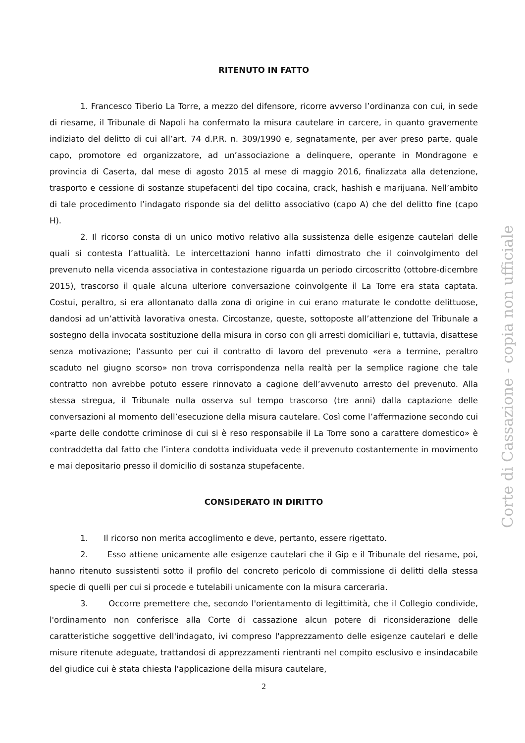RITENUTO IN FATTO
1. Francesco Tiberio La Torre, a mezzo del difensore, ricorre avverso l’ordinanza con cui, in sede di riesame, il Tribunale di Napoli ha confermato la misura cautelare in carcere, in quanto gravemente indiziato del delitto di cui all’art. 74 d.P.R. n. 309/1990 e, segnatamente, per aver preso parte, quale capo, promotore ed organizzatore, ad un’associazione a delinquere, operante in Mondragone e provincia di Caserta, dal mese di agosto 2015 al mese di maggio 2016, finalizzata alla detenzione, trasporto e cessione di sostanze stupefacenti del tipo cocaina, crack, hashish e marijuana. Nell’ambito di tale procedimento l’indagato risponde sia del delitto associativo (capo A) che del delitto fine (capo H).
2. Il ricorso consta di un unico motivo relativo alla sussistenza delle esigenze cautelari delle quali si contesta l’attualità. Le intercettazioni hanno infatti dimostrato che il coinvolgimento del prevenuto nella vicenda associativa in contestazione riguarda un periodo circoscritto (ottobre-dicembre 2015), trascorso il quale alcuna ulteriore conversazione coinvolgente il La Torre era stata captata. Costui, peraltro, si era allontanato dalla zona di origine in cui erano maturate le condotte delittuose, dandosi ad un’attività lavorativa onesta. Circostanze, queste, sottoposte all’attenzione del Tribunale a sostegno della invocata sostituzione della misura in corso con gli arresti domiciliari e, tuttavia, disattese senza motivazione; l’assunto per cui il contratto di lavoro del prevenuto «era a termine, peraltro scaduto nel giugno scorso» non trova corrispondenza nella realtà per la semplice ragione che tale contratto non avrebbe potuto essere rinnovato a cagione dell’avvenuto arresto del prevenuto. Alla stessa stregua, il Tribunale nulla osserva sul tempo trascorso (tre anni) dalla captazione delle conversazioni al momento dell’esecuzione della misura cautelare. Così come l’affermazione secondo cui «parte delle condotte criminose di cui si è reso responsabile il La Torre sono a carattere domestico» è contraddetta dal fatto che l’intera condotta individuata vede il prevenuto costantemente in movimento e mai depositario presso il domicilio di sostanza stupefacente.
CONSIDERATO IN DIRITTO
1. Il ricorso non merita accoglimento e deve, pertanto, essere rigettato.
2. Esso attiene unicamente alle esigenze cautelari che il Gip e il Tribunale del riesame, poi, hanno ritenuto sussistenti sotto il profilo del concreto pericolo di commissione di delitti della stessa specie di quelli per cui si procede e tutelabili unicamente con la misura carceraria.
3. Occorre premettere che, secondo l'orientamento di legittimità, che il Collegio condivide, l'ordinamento non conferisce alla Corte di cassazione alcun potere di riconsiderazione delle caratteristiche soggettive dell'indagato, ivi compreso l'apprezzamento delle esigenze cautelari e delle misure ritenute adeguate, trattandosi di apprezzamenti rientranti nel compito esclusivo e insindacabile del giudice cui è stata chiesta l'applicazione della misura cautelare,
2
Corte di Cassazione - copia non ufficiale